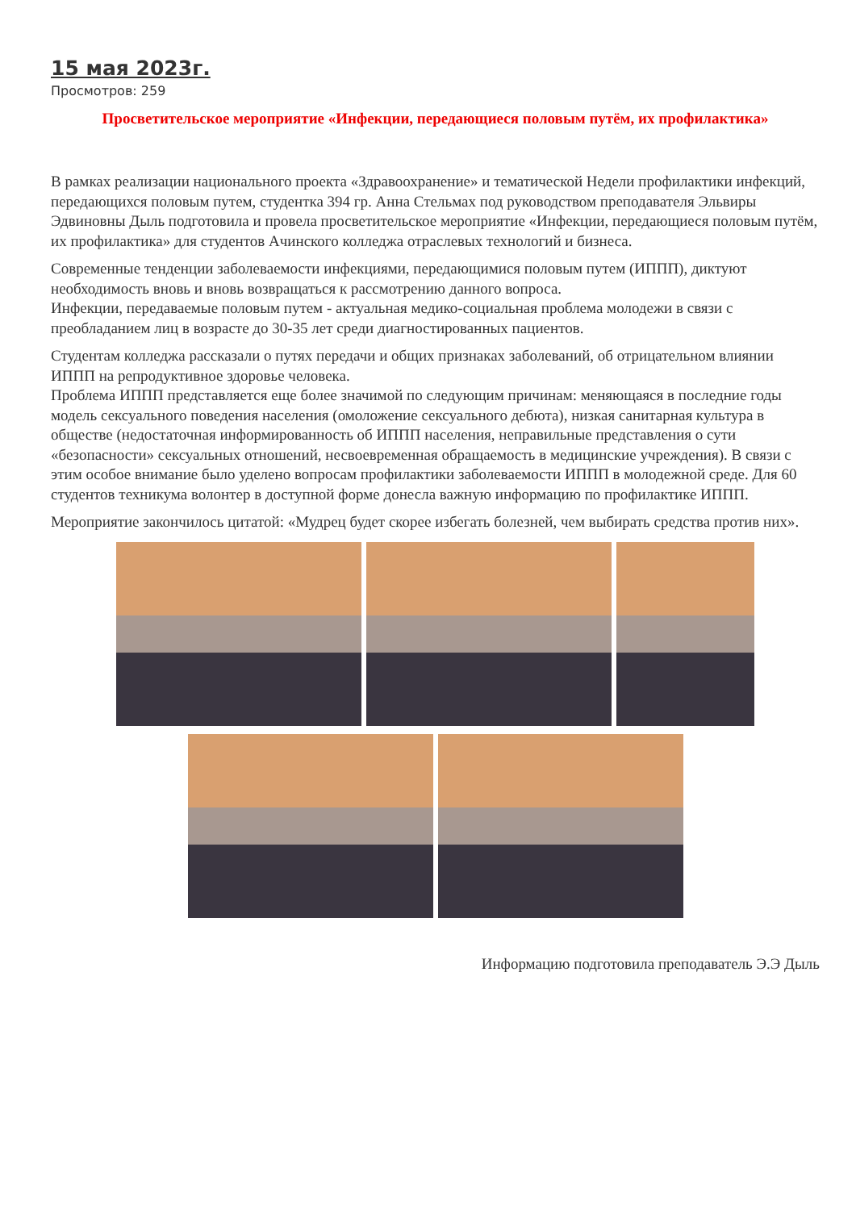15 мая 2023г.
Просмотров: 259
Просветительское мероприятие «Инфекции, передающиеся половым путём, их профилактика»
В рамках реализации национального проекта «Здравоохранение» и тематической Недели профилактики инфекций, передающихся половым путем, студентка 394 гр. Анна Стельмах под руководством преподавателя Эльвиры Эдвиновны Дыль подготовила и провела просветительское мероприятие «Инфекции, передающиеся половым путём, их профилактика» для студентов Ачинского колледжа отраслевых технологий и бизнеса.
Современные тенденции заболеваемости инфекциями, передающимися половым путем (ИППП), диктуют необходимость вновь и вновь возвращаться к рассмотрению данного вопроса.
Инфекции, передаваемые половым путем - актуальная медико-социальная проблема молодежи в связи с преобладанием лиц в возрасте до 30-35 лет среди диагностированных пациентов.
Студентам колледжа рассказали о путях передачи и общих признаках заболеваний, об отрицательном влиянии ИППП на репродуктивное здоровье человека.
Проблема ИППП представляется еще более значимой по следующим причинам: меняющаяся в последние годы модель сексуального поведения населения (омоложение сексуального дебюта), низкая санитарная культура в обществе (недостаточная информированность об ИППП населения, неправильные представления о сути «безопасности» сексуальных отношений, несвоевременная обращаемость в медицинские учреждения). В связи с этим особое внимание было уделено вопросам профилактики заболеваемости ИППП в молодежной среде. Для 60 студентов техникума волонтер в доступной форме донесла важную информацию по профилактике ИППП.
Мероприятие закончилось цитатой: «Мудрец будет скорее избегать болезней, чем выбирать средства против них».
Информацию подготовила преподаватель Э.Э Дыль